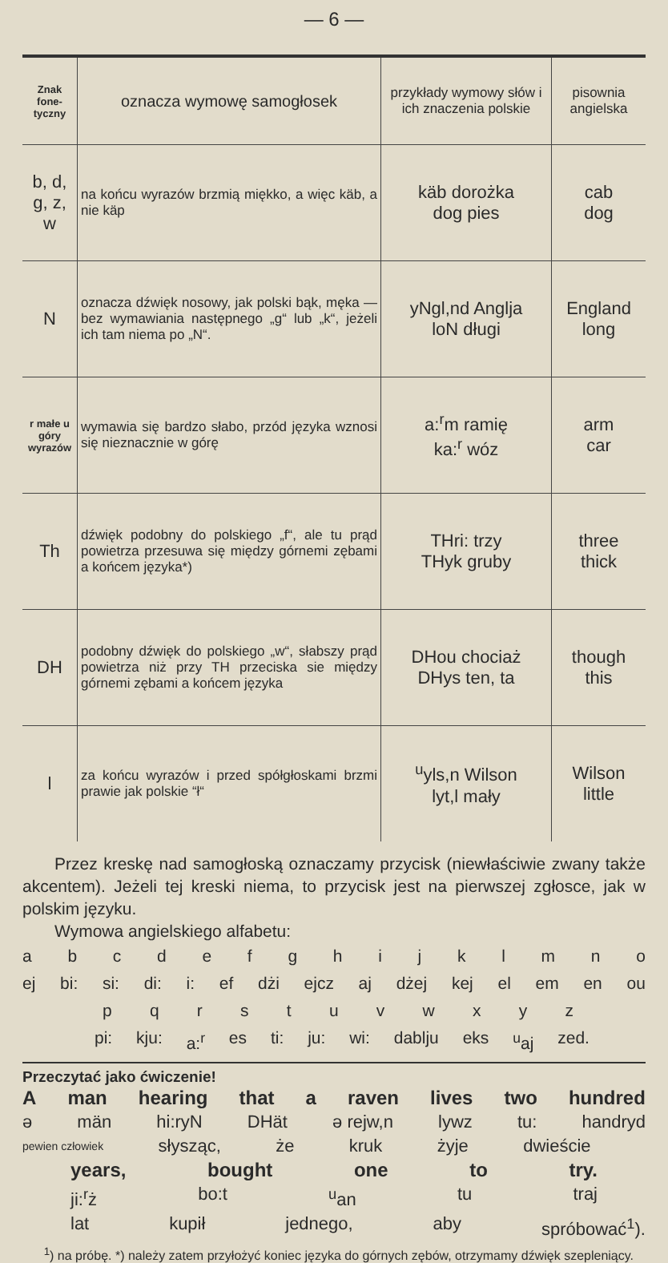— 6 —
| Znak fone-tyczny | oznacza wymowę samogłosek | przykłady wymowy słów i ich znaczenia polskie | pisownia angielska |
| --- | --- | --- | --- |
| b, d, g, z, w | na końcu wyrazów brzmią miękko, a więc käb, a nie käp | käb dorożka dog pies | cab dog |
| N | oznacza dźwięk nosowy, jak polski bąk, męka — bez wymawiania następnego „g“ lub „k“, jeżeli ich tam niema po „N“. | yNgl,nd Anglja loN długi | England long |
| r małe u góry wyrazów | wymawia się bardzo słabo, przód języka wznosi się nieznacznie w górę | a:<sup>r</sup>m ramię ka:<sup>r</sup> wóz | arm car |
| Th | dźwięk podobny do polskiego „f“, ale tu prąd powietrza przesuwa się między górnemi zębami a końcem języka*) | THri: trzy THyk gruby | three thick |
| DH | podobny dźwięk do polskiego „w“, słabszy prąd powietrza niż przy TH przeciska sie między górnemi zębami a końcem języka | DHou chociaż DHys ten, ta | though this |
| l | za końcu wyrazów i przed spółgłoskami brzmi prawie jak polskie “ł“ | <sup>u</sup> yls,n Wilson lyt,l mały | Wilson little |
Przez kreskę nad samogłoską oznaczamy przycisk (niewłaściwie zwany także akcentem). Jeżeli tej kreski niema, to przycisk jest na pierwszej zgłosce, jak w polskim języku.
Wymowa angielskiego alfabetu:
abcdefghijklmno
ej bi: si: di: i: ef dżi ejcz aj dżej kej el em en ou
pqrstuvwxyz
pi: kju: a:<sup>r</sup> es ti: ju: wi: dablju eks <sup>u</sup>aj zed.
Przeczytać jako ćwiczenie!
Aman hearing that a raven lives two hundred
ə män hi:ryN DHät ə rejw,n lywz tu: handryd
pewien człowiek słysząc, że kruk żyje dwieście
years, bought one to try.
ji:<sup>r</sup>ż bo:t <sup>u</sup>an tu traj
lat kupił jednego, aby spróbować<sup>1</sup>).
<sup>1</sup>) na próbę. *) należy zatem przyłożyć koniec języka do górnych zębów, otrzymamy dźwięk szepleniący.